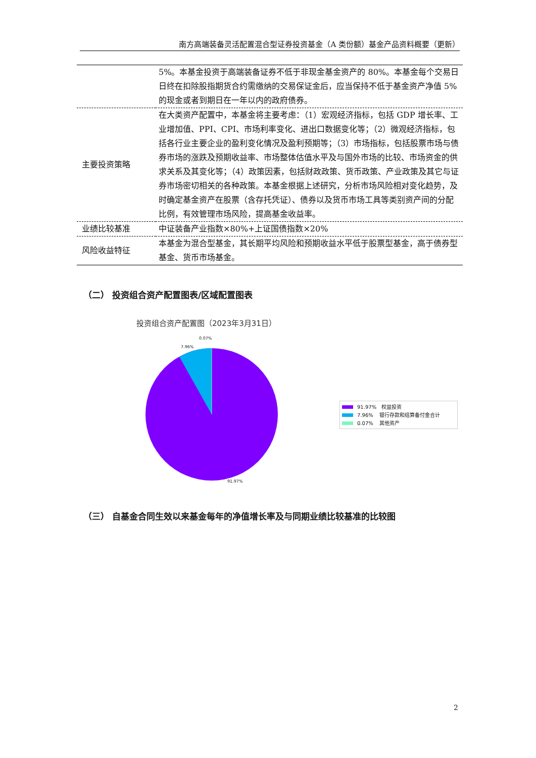南方高端装备灵活配置混合型证券投资基金（A 类份额）基金产品资料概要（更新）
| | 5%。本基金投资于高端装备证券不低于非现金基金资产的 80%。本基金每个交易日日终在扣除股指期货合约需缴纳的交易保证金后，应当保持不低于基金资产净值 5%的现金或者到期日在一年以内的政府债券。 |
| 主要投资策略 | 在大类资产配置中，本基金将主要考虑：（1）宏观经济指标，包括 GDP 增长率、工业增加值、PPI、CPI、市场利率变化、进出口数据变化等；（2）微观经济指标，包括各行业主要企业的盈利变化情况及盈利预期等；（3）市场指标，包括股票市场与债券市场的涨跌及预期收益率、市场整体估值水平及与国外市场的比较、市场资金的供求关系及其变化等；（4）政策因素，包括财政政策、货币政策、产业政策及其它与证券市场密切相关的各种政策。本基金根据上述研究，分析市场风险相对变化趋势，及时确定基金资产在股票（含存托凭证）、债券以及货币市场工具等类别资产间的分配比例，有效管理市场风险，提高基金收益率。 |
| 业绩比较基准 | 中证装备产业指数×80%+上证国债指数×20% |
| 风险收益特征 | 本基金为混合型基金，其长期平均风险和预期收益水平低于股票型基金，高于债券型基金、货币市场基金。 |
（二） 投资组合资产配置图表/区域配置图表
投资组合资产配置图（2023年3月31日）
0.07%
7.96%
91.97%
91.97% 权益投资
7.96% 银行存款和结算备付金合计
0.07% 其他资产
（三） 自基金合同生效以来基金每年的净值增长率及与同期业绩比较基准的比较图
2